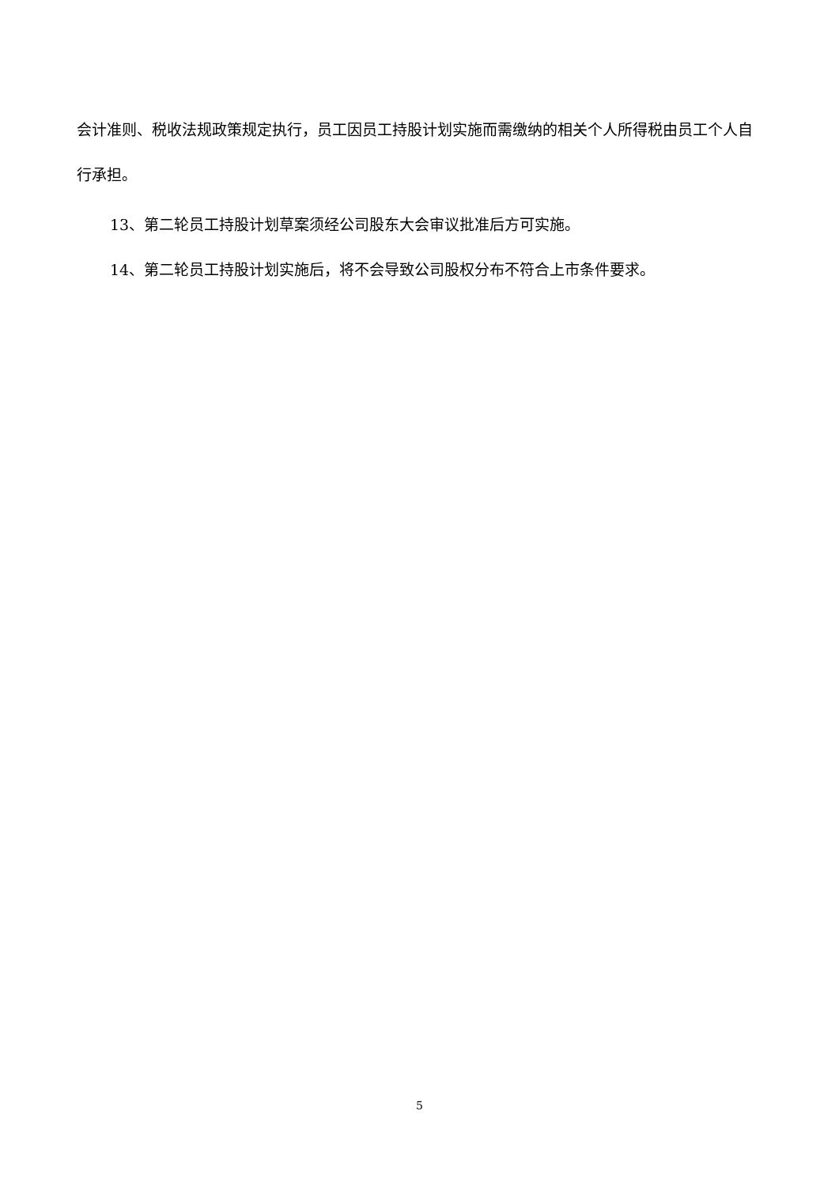会计准则、税收法规政策规定执行，员工因员工持股计划实施而需缴纳的相关个人所得税由员工个人自行承担。
13、第二轮员工持股计划草案须经公司股东大会审议批准后方可实施。
14、第二轮员工持股计划实施后，将不会导致公司股权分布不符合上市条件要求。
5